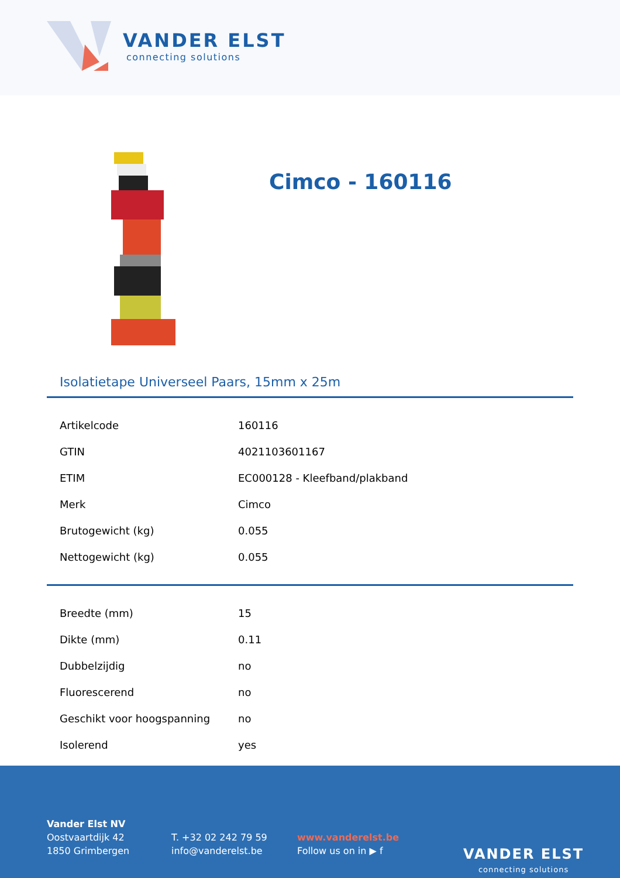VANDER ELST
connecting solutions
Cimco - 160116
Isolatietape Universeel Paars, 15mm x 25m
| Artikelcode | 160116 |
| GTIN | 4021103601167 |
| ETIM | EC000128 - Kleefband/plakband |
| Merk | Cimco |
| Brutogewicht (kg) | 0.055 |
| Nettogewicht (kg) | 0.055 |
| Breedte (mm) | 15 |
| Dikte (mm) | 0.11 |
| Dubbelzijdig | no |
| Fluorescerend | no |
| Geschikt voor hoogspanning | no |
| Isolerend | yes |
Vander Elst NV
Oostvaartdijk 42
1850 Grimbergen
T. +32 02 242 79 59
info@vanderelst.be
www.vanderelst.be
Follow us on in ▶ f
VANDER ELST
connecting solutions